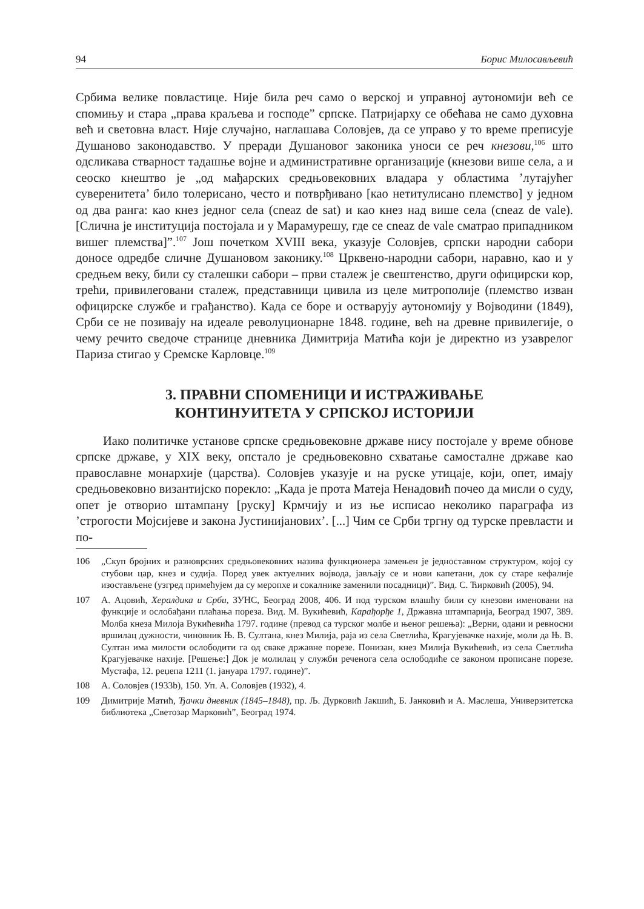94 Борис Милосављевић
Србима велике повластице. Није била реч само о верској и управној аутономији већ се спомињу и стара „права краљева и господе” српске. Патријарху се обећава не само духовна већ и световна власт. Није случајно, наглашава Соловјев, да се управо у то време преписује Душаново законодавство. У преради Душановог законика уноси се реч кнезови,<sup>106</sup> што одсликава стварност тадашње војне и административне организације (кнезови више села, а и сеоско кнештво је „од мађарских средњовековних владара у областима ’лутајућег суверенитета’ било толерисано, често и потврђивано [као нетитулисано племство] у једном од два ранга: као кнез једног села (cneaz de sat) и као кнез над више села (cneaz de vale). [Слична је институција постојала и у Марамурешу, где се cneaz de vale сматрао припадником вишег племства]”.<sup>107</sup> Још почетком XVIII века, указује Соловјев, српски народни сабори доносе одредбе сличне Душановом законику.<sup>108</sup> Црквено-народни сабори, наравно, као и у средњем веку, били су сталешки сабори – први сталеж је свештенство, други официрски кор, трећи, привилеговани сталеж, представници цивила из целе митрополије (племство изван официрске службе и грађанство). Када се боре и остварују аутономију у Војводини (1849), Срби се не позивају на идеале револуционарне 1848. године, већ на древне привилегије, о чему речито сведоче странице дневника Димитрија Матића који је директно из узаврелог Париза стигао у Сремске Карловце.<sup>109</sup>
3. ПРАВНИ СПОМЕНИЦИ И ИСТРАЖИВАЊЕ
КОНТИНУИТЕТА У СРПСКОЈ ИСТОРИЈИ
Иако политичке установе српске средњовековне државе нису постојале у време обнове српске државе, у XIX веку, опстало је средњовековно схватање самосталне државе као православне монархије (царства). Соловјев указује и на руске утицаје, који, опет, имају средњовековно византијско порекло: „Када је прота Матеја Ненадовић почео да мисли о суду, опет је отворио штампану [руску] Крмчију и из ње исписао неколико параграфа из ’строгости Мојсијеве и закона Јустинијанових’. [...] Чим се Срби тргну од турске превласти и по-
106 „Скуп бројних и разноврсних средњовековних назива функционера замењен је једноставном структуром, којој су стубови цар, кнез и судија. Поред увек актуелних војвода, јављају се и нови капетани, док су старе кефалије изостављене (узгред примећујем да су меропхе и сокалнике заменили посадници)”. Вид. С. Ћирковић (2005), 94.
107 А. Ацовић, Хералдика и Срби, ЗУНС, Београд 2008, 406. И под турском влашћу били су кнезови именовани на функције и ослобађани плаћања пореза. Вид. М. Вукићевић, Карађорђе 1, Државна штампарија, Београд 1907, 389. Молба кнеза Милоја Вукићевића 1797. године (превод са турског молбе и њеног решења): „Верни, одани и ревносни вршилац дужности, чиновник Њ. В. Султана, кнез Милија, раја из села Светлића, Крагујевачке нахије, моли да Њ. В. Султан има милости ослободити га од сваке државне порезе. Понизан, кнез Милија Вукићевић, из села Светлића Крагујевачке нахије. [Решење:] Док је молилац у служби реченога села ослободиће се законом прописане порезе. Мустафа, 12. реџепа 1211 (1. јануара 1797. године)”.
108 А. Соловјев (1933b), 150. Уп. А. Соловјев (1932), 4.
109 Димитрије Матић, Ђачки дневник (1845–1848), пр. Љ. Дурковић Јакшић, Б. Јанковић и А. Маслеша, Универзитетска библиотека „Светозар Марковић”, Београд 1974.